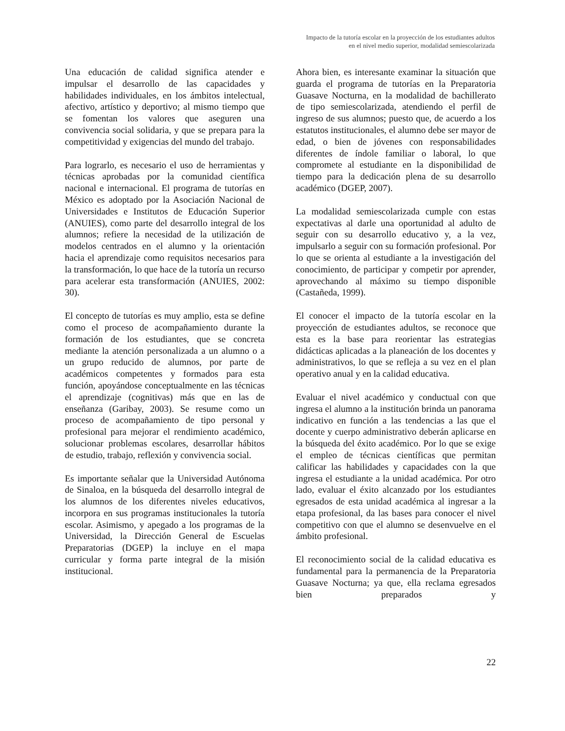Impacto de la tutoría escolar en la proyección de los estudiantes adultos
en el nivel medio superior, modalidad semiescolarizada
Una educación de calidad significa atender e impulsar el desarrollo de las capacidades y habilidades individuales, en los ámbitos intelectual, afectivo, artístico y deportivo; al mismo tiempo que se fomentan los valores que aseguren una convivencia social solidaria, y que se prepara para la competitividad y exigencias del mundo del trabajo.
Para lograrlo, es necesario el uso de herramientas y técnicas aprobadas por la comunidad científica nacional e internacional. El programa de tutorías en México es adoptado por la Asociación Nacional de Universidades e Institutos de Educación Superior (ANUIES), como parte del desarrollo integral de los alumnos; refiere la necesidad de la utilización de modelos centrados en el alumno y la orientación hacia el aprendizaje como requisitos necesarios para la transformación, lo que hace de la tutoría un recurso para acelerar esta transformación (ANUIES, 2002: 30).
El concepto de tutorías es muy amplio, esta se define como el proceso de acompañamiento durante la formación de los estudiantes, que se concreta mediante la atención personalizada a un alumno o a un grupo reducido de alumnos, por parte de académicos competentes y formados para esta función, apoyándose conceptualmente en las técnicas el aprendizaje (cognitivas) más que en las de enseñanza (Garibay, 2003). Se resume como un proceso de acompañamiento de tipo personal y profesional para mejorar el rendimiento académico, solucionar problemas escolares, desarrollar hábitos de estudio, trabajo, reflexión y convivencia social.
Es importante señalar que la Universidad Autónoma de Sinaloa, en la búsqueda del desarrollo integral de los alumnos de los diferentes niveles educativos, incorpora en sus programas institucionales la tutoría escolar. Asimismo, y apegado a los programas de la Universidad, la Dirección General de Escuelas Preparatorias (DGEP) la incluye en el mapa curricular y forma parte integral de la misión institucional.
Ahora bien, es interesante examinar la situación que guarda el programa de tutorías en la Preparatoria Guasave Nocturna, en la modalidad de bachillerato de tipo semiescolarizada, atendiendo el perfil de ingreso de sus alumnos; puesto que, de acuerdo a los estatutos institucionales, el alumno debe ser mayor de edad, o bien de jóvenes con responsabilidades diferentes de índole familiar o laboral, lo que compromete al estudiante en la disponibilidad de tiempo para la dedicación plena de su desarrollo académico (DGEP, 2007).
La modalidad semiescolarizada cumple con estas expectativas al darle una oportunidad al adulto de seguir con su desarrollo educativo y, a la vez, impulsarlo a seguir con su formación profesional. Por lo que se orienta al estudiante a la investigación del conocimiento, de participar y competir por aprender, aprovechando al máximo su tiempo disponible (Castañeda, 1999).
El conocer el impacto de la tutoría escolar en la proyección de estudiantes adultos, se reconoce que esta es la base para reorientar las estrategias didácticas aplicadas a la planeación de los docentes y administrativos, lo que se refleja a su vez en el plan operativo anual y en la calidad educativa.
Evaluar el nivel académico y conductual con que ingresa el alumno a la institución brinda un panorama indicativo en función a las tendencias a las que el docente y cuerpo administrativo deberán aplicarse en la búsqueda del éxito académico. Por lo que se exige el empleo de técnicas científicas que permitan calificar las habilidades y capacidades con la que ingresa el estudiante a la unidad académica. Por otro lado, evaluar el éxito alcanzado por los estudiantes egresados de esta unidad académica al ingresar a la etapa profesional, da las bases para conocer el nivel competitivo con que el alumno se desenvuelve en el ámbito profesional.
El reconocimiento social de la calidad educativa es fundamental para la permanencia de la Preparatoria Guasave Nocturna; ya que, ella reclama egresados bien preparados y
22